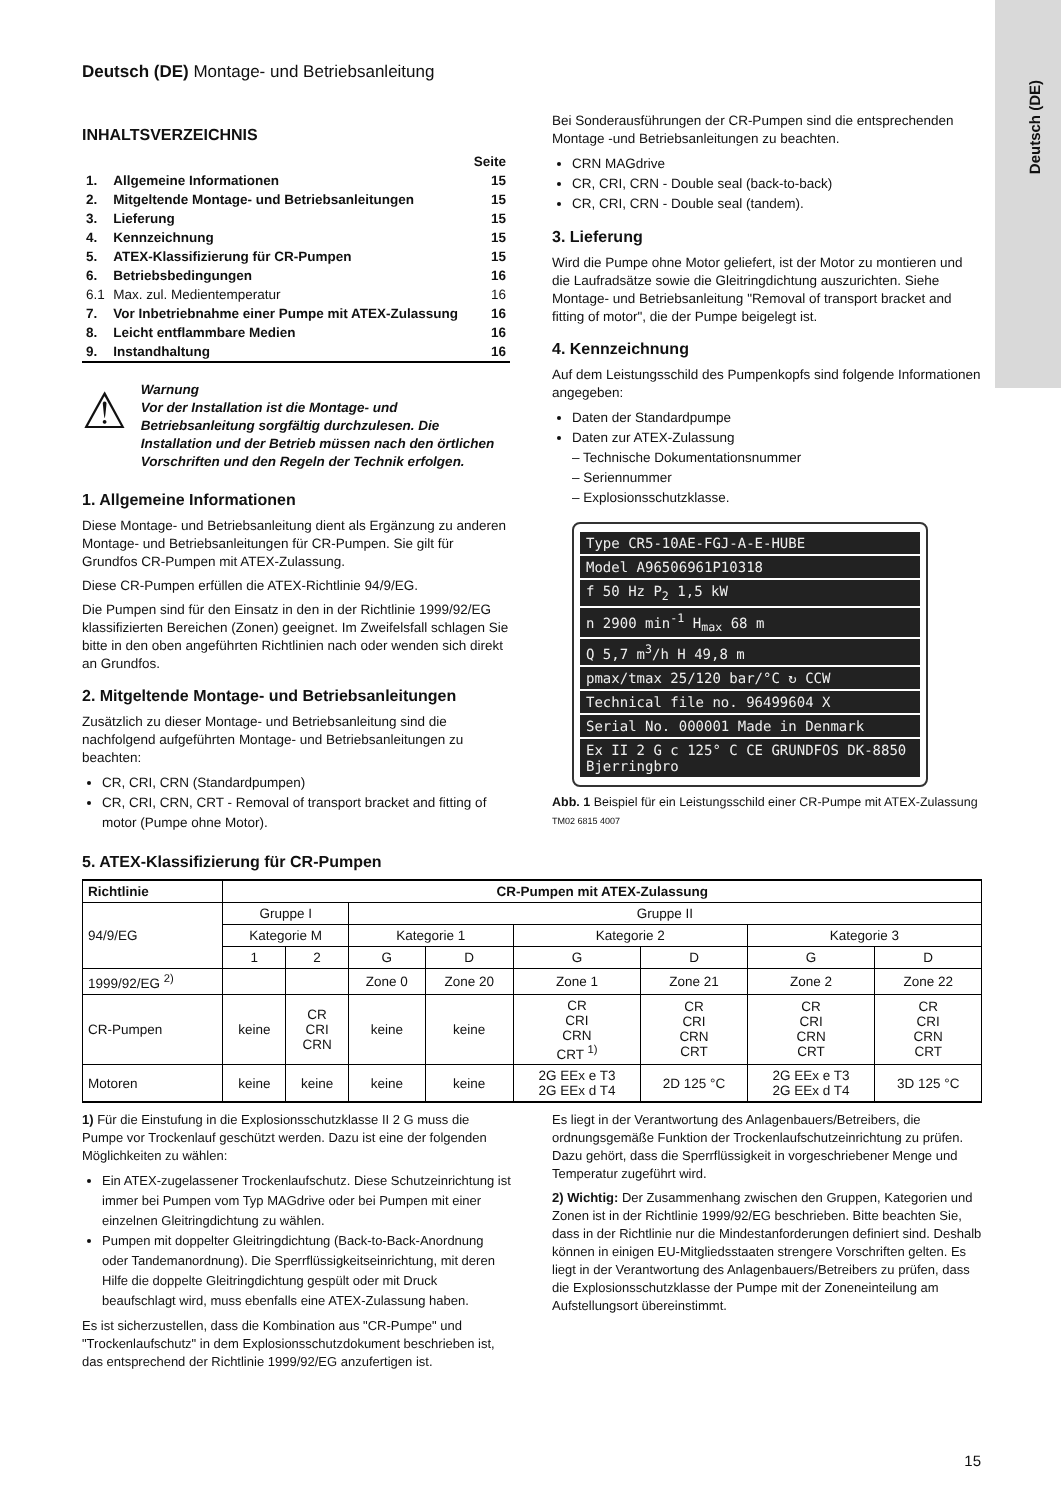Deutsch (DE)
Deutsch (DE) Montage- und Betriebsanleitung
INHALTSVERZEICHNIS
| | | Seite |
| 1. | Allgemeine Informationen | 15 |
| 2. | Mitgeltende Montage- und Betriebsanleitungen | 15 |
| 3. | Lieferung | 15 |
| 4. | Kennzeichnung | 15 |
| 5. | ATEX-Klassifizierung für CR-Pumpen | 15 |
| 6. | Betriebsbedingungen | 16 |
| 6.1 | Max. zul. Medientemperatur | 16 |
| 7. | Vor Inbetriebnahme einer Pumpe mit ATEX-Zulassung | 16 |
| 8. | Leicht entflammbare Medien | 16 |
| 9. | Instandhaltung | 16 |
⚠
Warnung
Vor der Installation ist die Montage- und Betriebsanleitung sorgfältig durchzulesen. Die Installation und der Betrieb müssen nach den örtlichen Vorschriften und den Regeln der Technik erfolgen.
1. Allgemeine Informationen
Diese Montage- und Betriebsanleitung dient als Ergänzung zu anderen Montage- und Betriebsanleitungen für CR-Pumpen. Sie gilt für Grundfos CR-Pumpen mit ATEX-Zulassung.
Diese CR-Pumpen erfüllen die ATEX-Richtlinie 94/9/EG.
Die Pumpen sind für den Einsatz in den in der Richtlinie 1999/92/EG klassifizierten Bereichen (Zonen) geeignet. Im Zweifelsfall schlagen Sie bitte in den oben angeführten Richtlinien nach oder wenden sich direkt an Grundfos.
2. Mitgeltende Montage- und Betriebsanleitungen
Zusätzlich zu dieser Montage- und Betriebsanleitung sind die nachfolgend aufgeführten Montage- und Betriebsanleitungen zu beachten:
CR, CRI, CRN (Standardpumpen)
CR, CRI, CRN, CRT - Removal of transport bracket and fitting of motor (Pumpe ohne Motor).
Bei Sonderausführungen der CR-Pumpen sind die entsprechenden Montage -und Betriebsanleitungen zu beachten.
CRN MAGdrive
CR, CRI, CRN - Double seal (back-to-back)
CR, CRI, CRN - Double seal (tandem).
3. Lieferung
Wird die Pumpe ohne Motor geliefert, ist der Motor zu montieren und die Laufradsätze sowie die Gleitringdichtung auszurichten. Siehe Montage- und Betriebsanleitung "Removal of transport bracket and fitting of motor", die der Pumpe beigelegt ist.
4. Kennzeichnung
Auf dem Leistungsschild des Pumpenkopfs sind folgende Informationen angegeben:
Daten der Standardpumpe
Daten zur ATEX-Zulassung
– Technische Dokumentationsnummer
– Seriennummer
– Explosionsschutzklasse.
Type CR5-10AE-FGJ-A-E-HUBE
Model A96506961P10318
f 50 Hz P<sub>2</sub> 1,5 kW
n 2900 min<sup>-1</sup> H<sub>max</sub> 68 m
Q 5,7 m<sup>3</sup>/h H 49,8 m
pmax/tmax 25/120 bar/°C ↻ CCW
Technical file no. 96499604 X
Serial No. 000001 Made in Denmark
Ex II 2 G c 125° C CE GRUNDFOS DK-8850 Bjerringbro
Abb. 1 Beispiel für ein Leistungsschild einer CR-Pumpe mit ATEX-Zulassung TM02 6815 4007
5. ATEX-Klassifizierung für CR-Pumpen
| Richtlinie | CR-Pumpen mit ATEX-Zulassung | | | | | | | |
| --- | --- | --- | --- | --- | --- | --- | --- | --- |
| 94/9/EG | Gruppe I | | Gruppe II | | | | | |
| | Kategorie M | | Kategorie 1 | | Kategorie 2 | | Kategorie 3 | |
| | 1 | 2 | G | D | G | D | G | D |
| 1999/92/EG <sup>2)</sup> | | | Zone 0 | Zone 20 | Zone 1 | Zone 21 | Zone 2 | Zone 22 |
| CR-Pumpen | keine | CR CRI CRN | keine | keine | CR CRI CRN CRT <sup>1)</sup> | CR CRI CRN CRT | CR CRI CRN CRT | CR CRI CRN CRT |
| Motoren | keine | keine | keine | keine | 2G EEx e T3 2G EEx d T4 | 2D 125 °C | 2G EEx e T3 2G EEx d T4 | 3D 125 °C |
1) Für die Einstufung in die Explosionsschutzklasse II 2 G muss die Pumpe vor Trockenlauf geschützt werden. Dazu ist eine der folgenden Möglichkeiten zu wählen:
Ein ATEX-zugelassener Trockenlaufschutz. Diese Schutzeinrichtung ist immer bei Pumpen vom Typ MAGdrive oder bei Pumpen mit einer einzelnen Gleitringdichtung zu wählen.
Pumpen mit doppelter Gleitringdichtung (Back-to-Back-Anordnung oder Tandemanordnung). Die Sperrflüssigkeitseinrichtung, mit deren Hilfe die doppelte Gleitringdichtung gespült oder mit Druck beaufschlagt wird, muss ebenfalls eine ATEX-Zulassung haben.
Es ist sicherzustellen, dass die Kombination aus "CR-Pumpe" und "Trockenlaufschutz" in dem Explosionsschutzdokument beschrieben ist, das entsprechend der Richtlinie 1999/92/EG anzufertigen ist.
Es liegt in der Verantwortung des Anlagenbauers/Betreibers, die ordnungsgemäße Funktion der Trockenlaufschutzeinrichtung zu prüfen. Dazu gehört, dass die Sperrflüssigkeit in vorgeschriebener Menge und Temperatur zugeführt wird.
2) Wichtig: Der Zusammenhang zwischen den Gruppen, Kategorien und Zonen ist in der Richtlinie 1999/92/EG beschrieben. Bitte beachten Sie, dass in der Richtlinie nur die Mindestanforderungen definiert sind. Deshalb können in einigen EU-Mitgliedsstaaten strengere Vorschriften gelten. Es liegt in der Verantwortung des Anlagenbauers/Betreibers zu prüfen, dass die Explosionsschutzklasse der Pumpe mit der Zoneneinteilung am Aufstellungsort übereinstimmt.
15